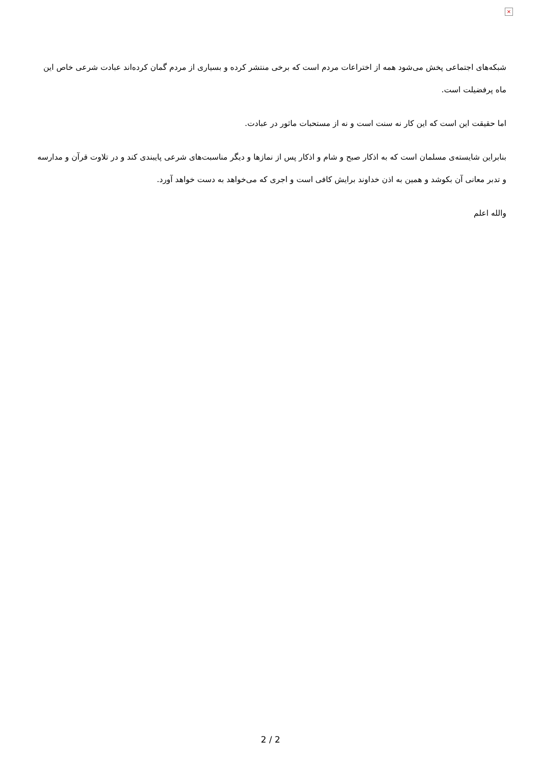×
شبکه‌های اجتماعی پخش می‌شود همه از اختراعات مردم است که برخی منتشر کرده و بسیاری از مردم گمان کرده‌اند عبادت شرعی خاص این ماه پرفضیلت است.
اما حقیقت این است که این کار نه سنت است و نه از مستحبات ماثور در عبادت.
بنابراین شایسته‌ی مسلمان است که به اذکار صبح و شام و اذکار پس از نمازها و دیگر مناسبت‌های شرعی پایبندی کند و در تلاوت قرآن و مدارسه و تدبر معانی آن بکوشد و همین به اذن خداوند برایش کافی است و اجری که می‌خواهد به دست خواهد آورد.
والله اعلم
2 / 2